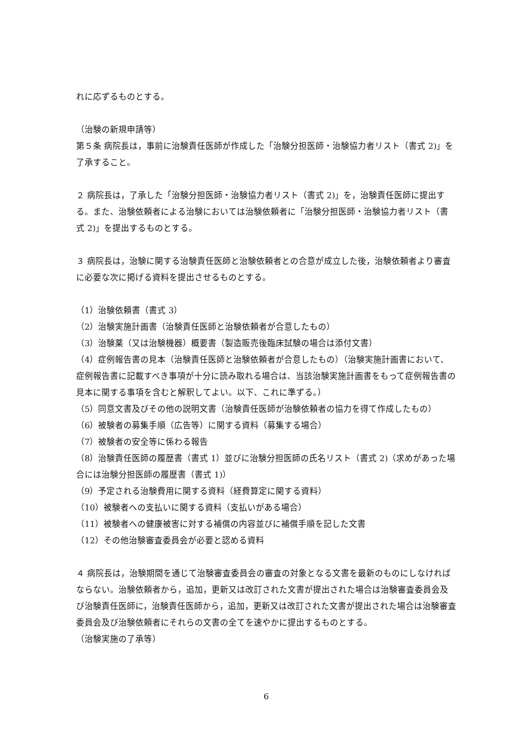れに応ずるものとする。
（治験の新規申請等）
第５条 病院長は，事前に治験責任医師が作成した「治験分担医師・治験協力者リスト（書式 2)」を了承すること。
２ 病院長は，了承した「治験分担医師・治験協力者リスト（書式 2)」を，治験責任医師に提出する。また、治験依頼者による治験においては治験依頼者に「治験分担医師・治験協力者リスト（書式 2)」を提出するものとする。
３ 病院長は，治験に関する治験責任医師と治験依頼者との合意が成立した後，治験依頼者より審査に必要な次に掲げる資料を提出させるものとする。
（1）治験依頼書（書式 3）
（2）治験実施計画書（治験責任医師と治験依頼者が合意したもの）
（3）治験薬（又は治験機器）概要書（製造販売後臨床試験の場合は添付文書）
（4）症例報告書の見本（治験責任医師と治験依頼者が合意したもの）（治験実施計画書において、症例報告書に記載すべき事項が十分に読み取れる場合は、当該治験実施計画書をもって症例報告書の見本に関する事項を含むと解釈してよい。以下、これに準ずる。）
（5）同意文書及びその他の説明文書（治験責任医師が治験依頼者の協力を得て作成したもの）
（6）被験者の募集手順（広告等）に関する資料（募集する場合）
（7）被験者の安全等に係わる報告
（8）治験責任医師の履歴書（書式 1）並びに治験分担医師の氏名リスト（書式 2)（求めがあった場合には治験分担医師の履歴書（書式 1)）
（9）予定される治験費用に関する資料（経費算定に関する資料）
（10）被験者への支払いに関する資料（支払いがある場合）
（11）被験者への健康被害に対する補償の内容並びに補償手順を記した文書
（12）その他治験審査委員会が必要と認める資料
４ 病院長は，治験期間を通じて治験審査委員会の審査の対象となる文書を最新のものにしなければならない。治験依頼者から，追加，更新又は改訂された文書が提出された場合は治験審査委員会及び治験責任医師に，治験責任医師から，追加，更新又は改訂された文書が提出された場合は治験審査委員会及び治験依頼者にそれらの文書の全てを速やかに提出するものとする。
（治験実施の了承等）
6